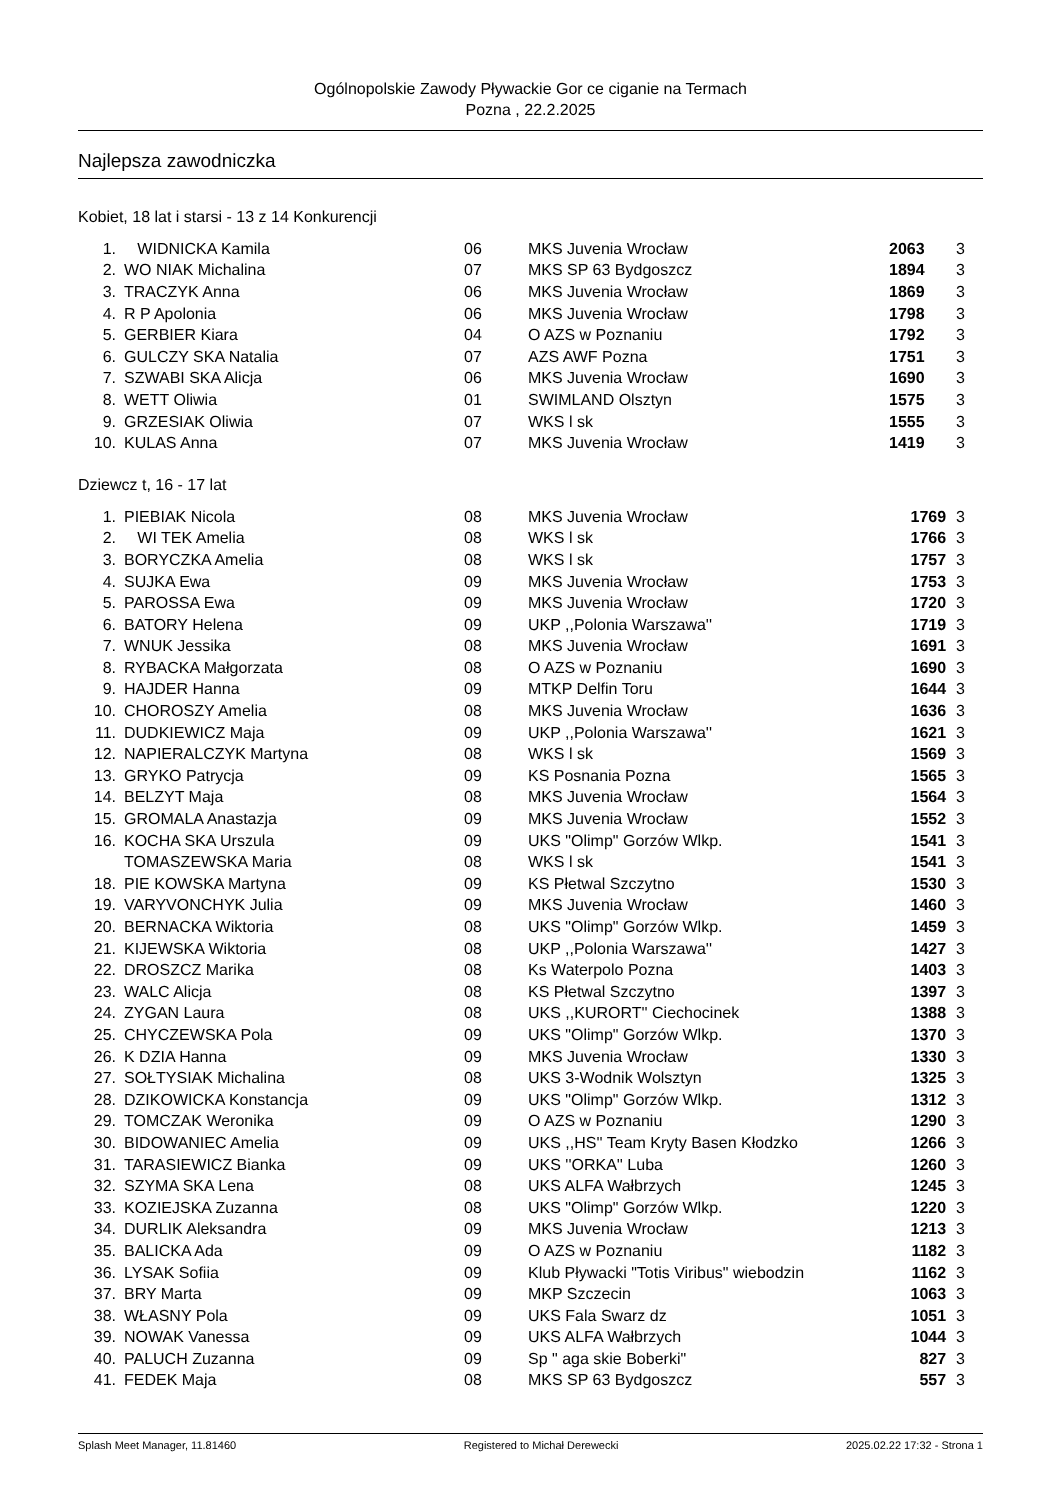Ogólnopolskie Zawody Pływackie Gor ce ciganie na Termach
Pozna , 22.2.2025
Najlepsza zawodniczka
Kobiet, 18 lat i starsi - 13 z 14 Konkurencji
| 1. | WIDNICKA Kamila | 06 | MKS Juvenia Wrocław | 2063 | 3 |
| 2. | WO NIAK Michalina | 07 | MKS SP 63 Bydgoszcz | 1894 | 3 |
| 3. | TRACZYK Anna | 06 | MKS Juvenia Wrocław | 1869 | 3 |
| 4. | R P Apolonia | 06 | MKS Juvenia Wrocław | 1798 | 3 |
| 5. | GERBIER Kiara | 04 | O AZS w Poznaniu | 1792 | 3 |
| 6. | GULCZY SKA Natalia | 07 | AZS AWF Pozna | 1751 | 3 |
| 7. | SZWABI SKA Alicja | 06 | MKS Juvenia Wrocław | 1690 | 3 |
| 8. | WETT Oliwia | 01 | SWIMLAND Olsztyn | 1575 | 3 |
| 9. | GRZESIAK Oliwia | 07 | WKS l sk | 1555 | 3 |
| 10. | KULAS Anna | 07 | MKS Juvenia Wrocław | 1419 | 3 |
Dziewcz t, 16 - 17 lat
| 1. | PIEBIAK Nicola | 08 | MKS Juvenia Wrocław | 1769 | 3 |
| 2. | WI TEK Amelia | 08 | WKS l sk | 1766 | 3 |
| 3. | BORYCZKA Amelia | 08 | WKS l sk | 1757 | 3 |
| 4. | SUJKA Ewa | 09 | MKS Juvenia Wrocław | 1753 | 3 |
| 5. | PAROSSA Ewa | 09 | MKS Juvenia Wrocław | 1720 | 3 |
| 6. | BATORY Helena | 09 | UKP ,,Polonia Warszawa'' | 1719 | 3 |
| 7. | WNUK Jessika | 08 | MKS Juvenia Wrocław | 1691 | 3 |
| 8. | RYBACKA Małgorzata | 08 | O AZS w Poznaniu | 1690 | 3 |
| 9. | HAJDER Hanna | 09 | MTKP Delfin Toru | 1644 | 3 |
| 10. | CHOROSZY Amelia | 08 | MKS Juvenia Wrocław | 1636 | 3 |
| 11. | DUDKIEWICZ Maja | 09 | UKP ,,Polonia Warszawa'' | 1621 | 3 |
| 12. | NAPIERALCZYK Martyna | 08 | WKS l sk | 1569 | 3 |
| 13. | GRYKO Patrycja | 09 | KS Posnania Pozna | 1565 | 3 |
| 14. | BELZYT Maja | 08 | MKS Juvenia Wrocław | 1564 | 3 |
| 15. | GROMALA Anastazja | 09 | MKS Juvenia Wrocław | 1552 | 3 |
| 16. | KOCHA SKA Urszula | 09 | UKS "Olimp" Gorzów Wlkp. | 1541 | 3 |
| | TOMASZEWSKA Maria | 08 | WKS l sk | 1541 | 3 |
| 18. | PIE KOWSKA Martyna | 09 | KS Płetwal Szczytno | 1530 | 3 |
| 19. | VARYVONCHYK Julia | 09 | MKS Juvenia Wrocław | 1460 | 3 |
| 20. | BERNACKA Wiktoria | 08 | UKS "Olimp" Gorzów Wlkp. | 1459 | 3 |
| 21. | KIJEWSKA Wiktoria | 08 | UKP ,,Polonia Warszawa'' | 1427 | 3 |
| 22. | DROSZCZ Marika | 08 | Ks Waterpolo Pozna | 1403 | 3 |
| 23. | WALC Alicja | 08 | KS Płetwal Szczytno | 1397 | 3 |
| 24. | ZYGAN Laura | 08 | UKS ,,KURORT'' Ciechocinek | 1388 | 3 |
| 25. | CHYCZEWSKA Pola | 09 | UKS "Olimp" Gorzów Wlkp. | 1370 | 3 |
| 26. | K DZIA Hanna | 09 | MKS Juvenia Wrocław | 1330 | 3 |
| 27. | SOŁTYSIAK Michalina | 08 | UKS 3-Wodnik Wolsztyn | 1325 | 3 |
| 28. | DZIKOWICKA Konstancja | 09 | UKS "Olimp" Gorzów Wlkp. | 1312 | 3 |
| 29. | TOMCZAK Weronika | 09 | O AZS w Poznaniu | 1290 | 3 |
| 30. | BIDOWANIEC Amelia | 09 | UKS ,,HS'' Team Kryty Basen Kłodzko | 1266 | 3 |
| 31. | TARASIEWICZ Bianka | 09 | UKS ''ORKA'' Luba | 1260 | 3 |
| 32. | SZYMA SKA Lena | 08 | UKS ALFA Wałbrzych | 1245 | 3 |
| 33. | KOZIEJSKA Zuzanna | 08 | UKS "Olimp" Gorzów Wlkp. | 1220 | 3 |
| 34. | DURLIK Aleksandra | 09 | MKS Juvenia Wrocław | 1213 | 3 |
| 35. | BALICKA Ada | 09 | O AZS w Poznaniu | 1182 | 3 |
| 36. | LYSAK Sofiia | 09 | Klub Pływacki "Totis Viribus" wiebodzin | 1162 | 3 |
| 37. | BRY Marta | 09 | MKP Szczecin | 1063 | 3 |
| 38. | WŁASNY Pola | 09 | UKS Fala Swarz dz | 1051 | 3 |
| 39. | NOWAK Vanessa | 09 | UKS ALFA Wałbrzych | 1044 | 3 |
| 40. | PALUCH Zuzanna | 09 | Sp " aga skie Boberki" | 827 | 3 |
| 41. | FEDEK Maja | 08 | MKS SP 63 Bydgoszcz | 557 | 3 |
Splash Meet Manager, 11.81460 Registered to Michał Derewecki 2025.02.22 17:32 - Strona 1